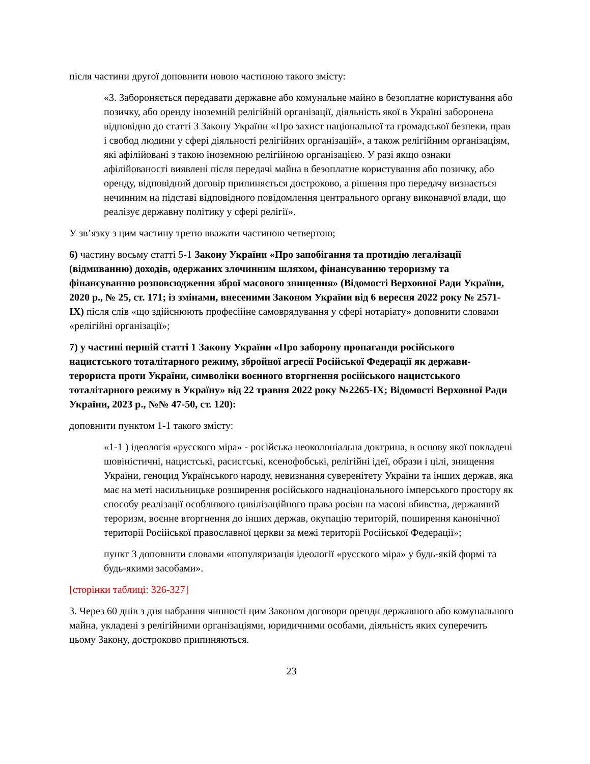після частини другої доповнити новою частиною такого змісту:
«3. Забороняється передавати державне або комунальне майно в безоплатне користування або позичку, або оренду іноземній релігійній організації, діяльність якої в Україні заборонена відповідно до статті 3 Закону України «Про захист національної та громадської безпеки, прав і свобод людини у сфері діяльності релігійних організацій», а також релігійним організаціям, які афілійовані з такою іноземною релігійною організацією. У разі якщо ознаки афілійованості виявлені після передачі майна в безоплатне користування або позичку, або оренду, відповідний договір припиняється достроково, а рішення про передачу визнається нечинним на підставі відповідного повідомлення центрального органу виконавчої влади, що реалізує державну політику у сфері релігії».
У зв’язку з цим частину третю вважати частиною четвертою;
6) частину восьму статті 5-1 Закону України «Про запобігання та протидію легалізації (відмиванню) доходів, одержаних злочинним шляхом, фінансуванню тероризму та фінансуванню розповсюдження зброї масового знищення» (Відомості Верховної Ради України, 2020 р., № 25, ст. 171; із змінами, внесеними Законом України від 6 вересня 2022 року № 2571-IX) після слів «що здійснюють професійне самоврядування у сфері нотаріату» доповнити словами «релігійні організації»;
7) у частині першій статті 1 Закону України «Про заборону пропаганди російського нацистського тоталітарного режиму, збройної агресії Російської Федерації як держави-терориста проти України, символіки воєнного вторгнення російського нацистського тоталітарного режиму в Україну» від 22 травня 2022 року №2265-IX; Відомості Верховної Ради України, 2023 р., №№ 47-50, ст. 120):
доповнити пунктом 1-1 такого змісту:
«1-1 ) ідеологія «русского міра» - російська неоколоніальна доктрина, в основу якої покладені шовіністичні, нацистські, расистські, ксенофобські, релігійні ідеї, образи і цілі, знищення України, геноцид Українського народу, невизнання суверенітету України та інших держав, яка має на меті насильницьке розширення російського наднаціонального імперського простору як способу реалізації особливого цивілізаційного права росіян на масові вбивства, державний тероризм, воєнне вторгнення до інших держав, окупацію територій, поширення канонічної території Російської православної церкви за межі території Російської Федерації»;
пункт 3 доповнити словами «популяризація ідеології «русского міра» у будь-якій формі та будь-якими засобами».
[сторінки таблиці: 326-327]
3. Через 60 днів з дня набрання чинності цим Законом договори оренди державного або комунального майна, укладені з релігійними організаціями, юридичними особами, діяльність яких суперечить цьому Закону, достроково припиняються.
23